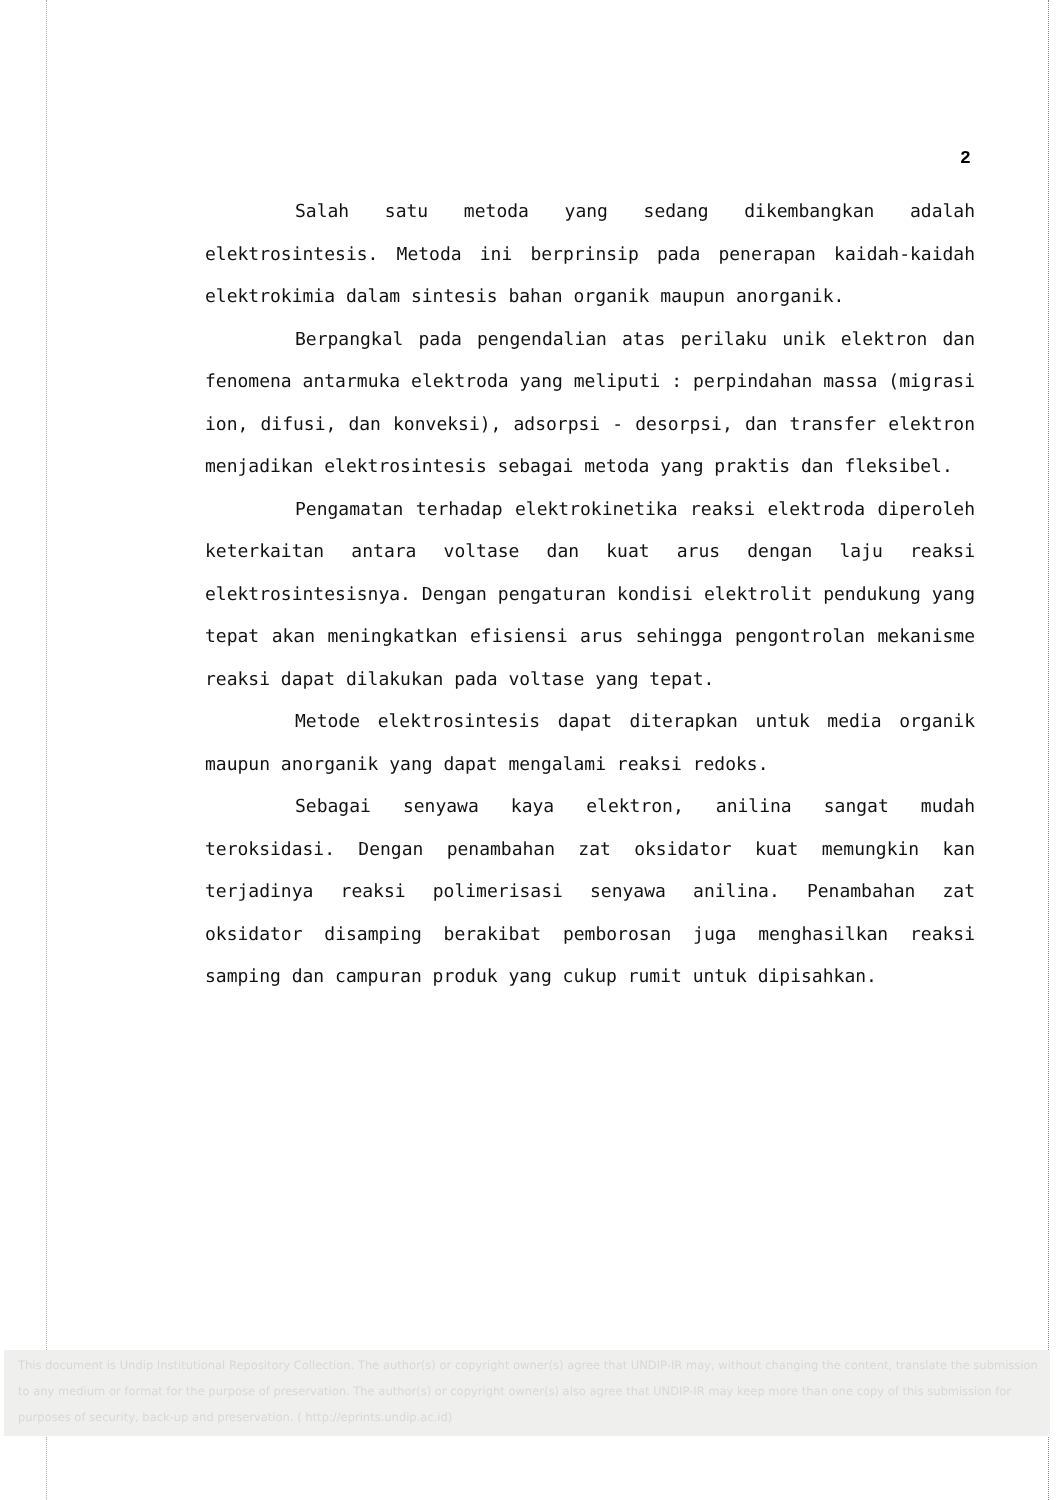2
Salah satu metoda yang sedang dikembangkan adalah elektrosintesis. Metoda ini berprinsip pada penerapan kaidah-kaidah elektrokimia dalam sintesis bahan organik maupun anorganik.
Berpangkal pada pengendalian atas perilaku unik elektron dan fenomena antarmuka elektroda yang meliputi : perpindahan massa (migrasi ion, difusi, dan konveksi), adsorpsi - desorpsi, dan transfer elektron menjadikan elektrosintesis sebagai metoda yang praktis dan fleksibel.
Pengamatan terhadap elektrokinetika reaksi elektroda diperoleh keterkaitan antara voltase dan kuat arus dengan laju reaksi elektrosintesisnya. Dengan pengaturan kondisi elektrolit pendukung yang tepat akan meningkatkan efisiensi arus sehingga pengontrolan mekanisme reaksi dapat dilakukan pada voltase yang tepat.
Metode elektrosintesis dapat diterapkan untuk media organik maupun anorganik yang dapat mengalami reaksi redoks.
Sebagai senyawa kaya elektron, anilina sangat mudah teroksidasi. Dengan penambahan zat oksidator kuat memungkin kan terjadinya reaksi polimerisasi senyawa anilina. Penambahan zat oksidator disamping berakibat pemborosan juga menghasilkan reaksi samping dan campuran produk yang cukup rumit untuk dipisahkan.
This document is Undip Institutional Repository Collection. The author(s) or copyright owner(s) agree that UNDIP-IR may, without changing the content, translate the submission to any medium or format for the purpose of preservation. The author(s) or copyright owner(s) also agree that UNDIP-IR may keep more than one copy of this submission for purposes of security, back-up and preservation. ( http://eprints.undip.ac.id)